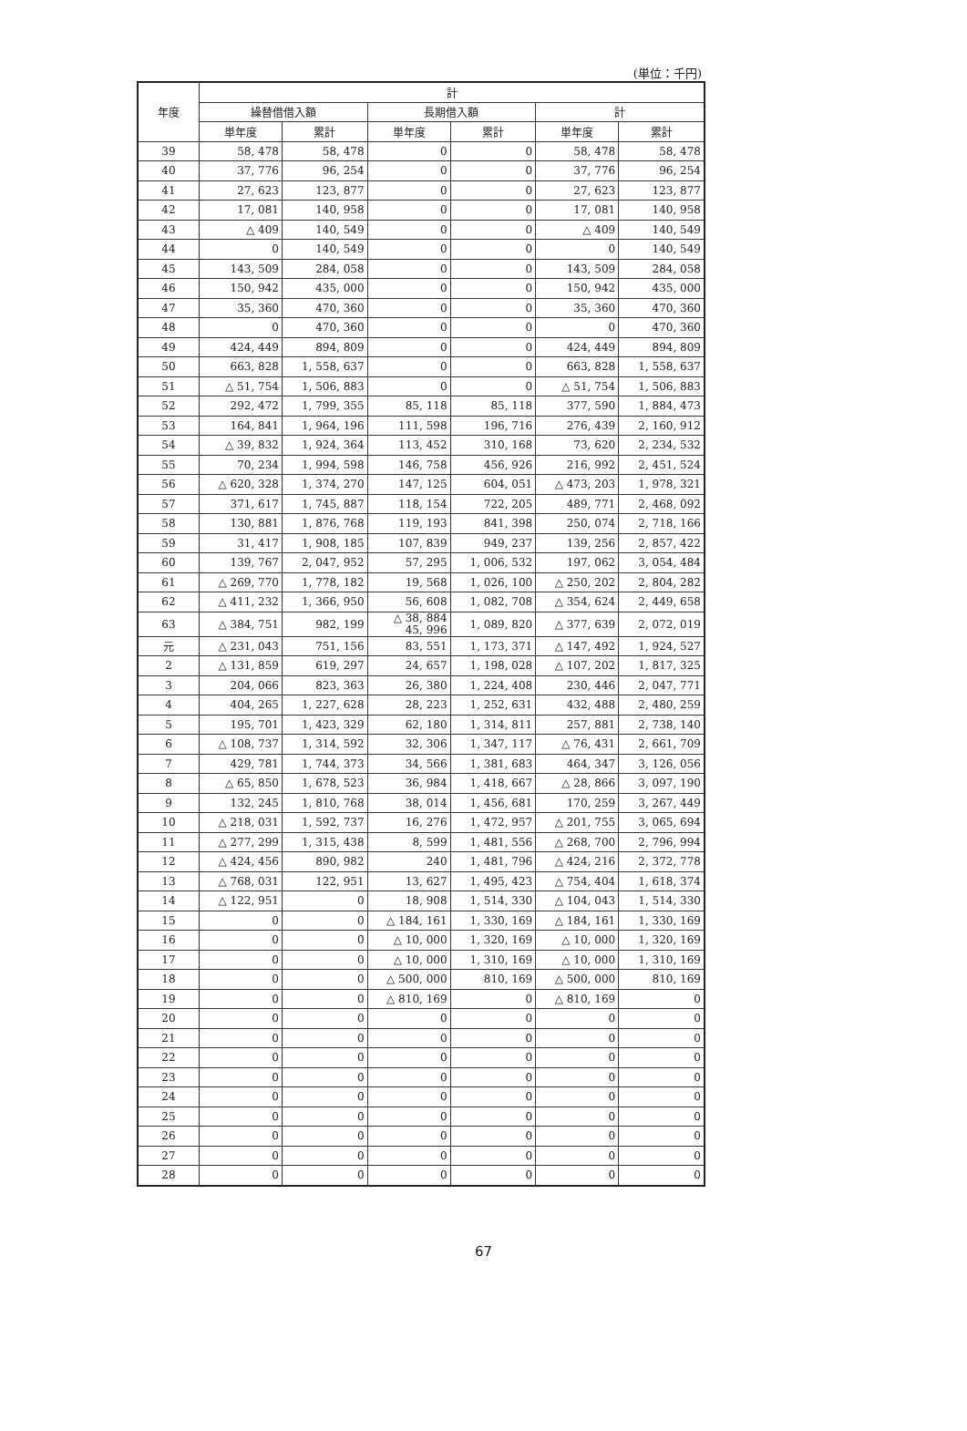(単位：千円)
| 年度 | 計 | | | | | |
| --- | --- | --- | --- | --- | --- | --- |
| | 繰替借借入額 | | 長期借入額 | | 計 | |
| | 単年度 | 累計 | 単年度 | 累計 | 単年度 | 累計 |
| 39 | 58, 478 | 58, 478 | 0 | 0 | 58, 478 | 58, 478 |
| 40 | 37, 776 | 96, 254 | 0 | 0 | 37, 776 | 96, 254 |
| 41 | 27, 623 | 123, 877 | 0 | 0 | 27, 623 | 123, 877 |
| 42 | 17, 081 | 140, 958 | 0 | 0 | 17, 081 | 140, 958 |
| 43 | △ 409 | 140, 549 | 0 | 0 | △ 409 | 140, 549 |
| 44 | 0 | 140, 549 | 0 | 0 | 0 | 140, 549 |
| 45 | 143, 509 | 284, 058 | 0 | 0 | 143, 509 | 284, 058 |
| 46 | 150, 942 | 435, 000 | 0 | 0 | 150, 942 | 435, 000 |
| 47 | 35, 360 | 470, 360 | 0 | 0 | 35, 360 | 470, 360 |
| 48 | 0 | 470, 360 | 0 | 0 | 0 | 470, 360 |
| 49 | 424, 449 | 894, 809 | 0 | 0 | 424, 449 | 894, 809 |
| 50 | 663, 828 | 1, 558, 637 | 0 | 0 | 663, 828 | 1, 558, 637 |
| 51 | △ 51, 754 | 1, 506, 883 | 0 | 0 | △ 51, 754 | 1, 506, 883 |
| 52 | 292, 472 | 1, 799, 355 | 85, 118 | 85, 118 | 377, 590 | 1, 884, 473 |
| 53 | 164, 841 | 1, 964, 196 | 111, 598 | 196, 716 | 276, 439 | 2, 160, 912 |
| 54 | △ 39, 832 | 1, 924, 364 | 113, 452 | 310, 168 | 73, 620 | 2, 234, 532 |
| 55 | 70, 234 | 1, 994, 598 | 146, 758 | 456, 926 | 216, 992 | 2, 451, 524 |
| 56 | △ 620, 328 | 1, 374, 270 | 147, 125 | 604, 051 | △ 473, 203 | 1, 978, 321 |
| 57 | 371, 617 | 1, 745, 887 | 118, 154 | 722, 205 | 489, 771 | 2, 468, 092 |
| 58 | 130, 881 | 1, 876, 768 | 119, 193 | 841, 398 | 250, 074 | 2, 718, 166 |
| 59 | 31, 417 | 1, 908, 185 | 107, 839 | 949, 237 | 139, 256 | 2, 857, 422 |
| 60 | 139, 767 | 2, 047, 952 | 57, 295 | 1, 006, 532 | 197, 062 | 3, 054, 484 |
| 61 | △ 269, 770 | 1, 778, 182 | 19, 568 | 1, 026, 100 | △ 250, 202 | 2, 804, 282 |
| 62 | △ 411, 232 | 1, 366, 950 | 56, 608 | 1, 082, 708 | △ 354, 624 | 2, 449, 658 |
| 63 | △ 384, 751 | 982, 199 | △ 38, 884 45, 996 | 1, 089, 820 | △ 377, 639 | 2, 072, 019 |
| 元 | △ 231, 043 | 751, 156 | 83, 551 | 1, 173, 371 | △ 147, 492 | 1, 924, 527 |
| 2 | △ 131, 859 | 619, 297 | 24, 657 | 1, 198, 028 | △ 107, 202 | 1, 817, 325 |
| 3 | 204, 066 | 823, 363 | 26, 380 | 1, 224, 408 | 230, 446 | 2, 047, 771 |
| 4 | 404, 265 | 1, 227, 628 | 28, 223 | 1, 252, 631 | 432, 488 | 2, 480, 259 |
| 5 | 195, 701 | 1, 423, 329 | 62, 180 | 1, 314, 811 | 257, 881 | 2, 738, 140 |
| 6 | △ 108, 737 | 1, 314, 592 | 32, 306 | 1, 347, 117 | △ 76, 431 | 2, 661, 709 |
| 7 | 429, 781 | 1, 744, 373 | 34, 566 | 1, 381, 683 | 464, 347 | 3, 126, 056 |
| 8 | △ 65, 850 | 1, 678, 523 | 36, 984 | 1, 418, 667 | △ 28, 866 | 3, 097, 190 |
| 9 | 132, 245 | 1, 810, 768 | 38, 014 | 1, 456, 681 | 170, 259 | 3, 267, 449 |
| 10 | △ 218, 031 | 1, 592, 737 | 16, 276 | 1, 472, 957 | △ 201, 755 | 3, 065, 694 |
| 11 | △ 277, 299 | 1, 315, 438 | 8, 599 | 1, 481, 556 | △ 268, 700 | 2, 796, 994 |
| 12 | △ 424, 456 | 890, 982 | 240 | 1, 481, 796 | △ 424, 216 | 2, 372, 778 |
| 13 | △ 768, 031 | 122, 951 | 13, 627 | 1, 495, 423 | △ 754, 404 | 1, 618, 374 |
| 14 | △ 122, 951 | 0 | 18, 908 | 1, 514, 330 | △ 104, 043 | 1, 514, 330 |
| 15 | 0 | 0 | △ 184, 161 | 1, 330, 169 | △ 184, 161 | 1, 330, 169 |
| 16 | 0 | 0 | △ 10, 000 | 1, 320, 169 | △ 10, 000 | 1, 320, 169 |
| 17 | 0 | 0 | △ 10, 000 | 1, 310, 169 | △ 10, 000 | 1, 310, 169 |
| 18 | 0 | 0 | △ 500, 000 | 810, 169 | △ 500, 000 | 810, 169 |
| 19 | 0 | 0 | △ 810, 169 | 0 | △ 810, 169 | 0 |
| 20 | 0 | 0 | 0 | 0 | 0 | 0 |
| 21 | 0 | 0 | 0 | 0 | 0 | 0 |
| 22 | 0 | 0 | 0 | 0 | 0 | 0 |
| 23 | 0 | 0 | 0 | 0 | 0 | 0 |
| 24 | 0 | 0 | 0 | 0 | 0 | 0 |
| 25 | 0 | 0 | 0 | 0 | 0 | 0 |
| 26 | 0 | 0 | 0 | 0 | 0 | 0 |
| 27 | 0 | 0 | 0 | 0 | 0 | 0 |
| 28 | 0 | 0 | 0 | 0 | 0 | 0 |
67